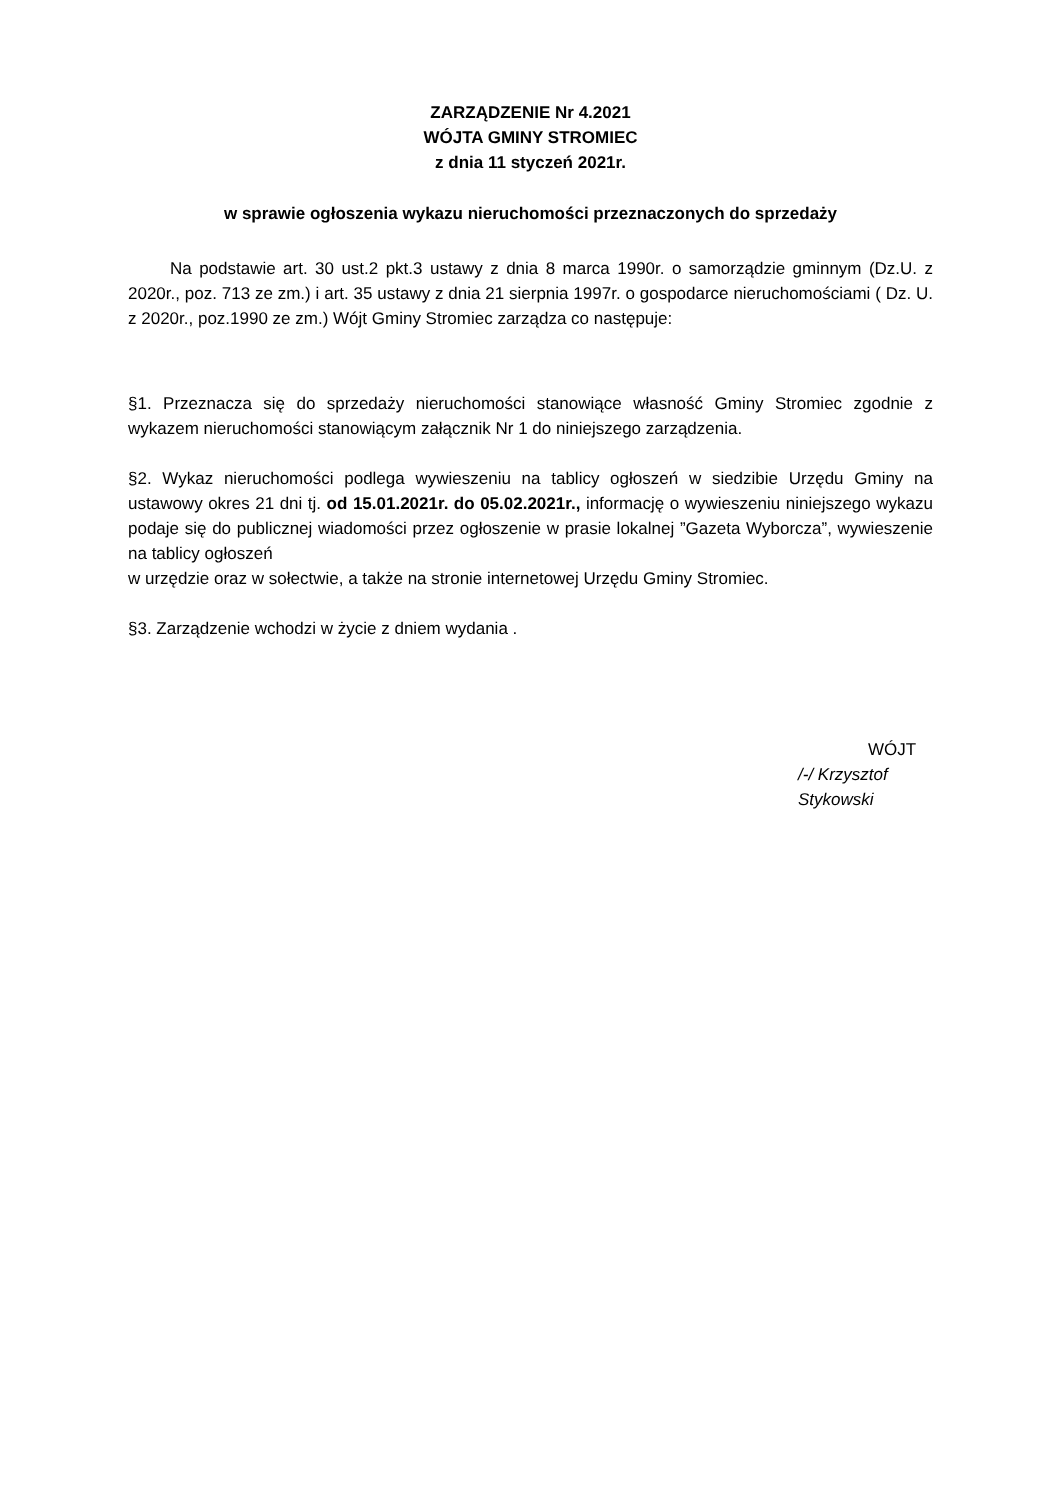ZARZĄDZENIE Nr 4.2021
WÓJTA GMINY STROMIEC
z dnia 11 styczeń 2021r.
w sprawie ogłoszenia wykazu nieruchomości przeznaczonych do sprzedaży
Na podstawie art. 30 ust.2 pkt.3 ustawy z dnia 8 marca 1990r. o samorządzie gminnym (Dz.U. z 2020r., poz. 713 ze zm.) i art. 35 ustawy z dnia 21 sierpnia 1997r. o gospodarce nieruchomościami ( Dz. U. z 2020r., poz.1990 ze zm.) Wójt Gminy Stromiec zarządza co następuje:
§1. Przeznacza się do sprzedaży nieruchomości stanowiące własność Gminy Stromiec zgodnie z wykazem nieruchomości stanowiącym załącznik Nr 1 do niniejszego zarządzenia.
§2. Wykaz nieruchomości podlega wywieszeniu na tablicy ogłoszeń w siedzibie Urzędu Gminy na ustawowy okres 21 dni tj. od 15.01.2021r. do 05.02.2021r., informację o wywieszeniu niniejszego wykazu podaje się do publicznej wiadomości przez ogłoszenie w prasie lokalnej ”Gazeta Wyborcza”, wywieszenie na tablicy ogłoszeń
w urzędzie oraz w sołectwie, a także na stronie internetowej Urzędu Gminy Stromiec.
§3. Zarządzenie wchodzi w życie z dniem wydania .
WÓJT
/-/ Krzysztof Stykowski